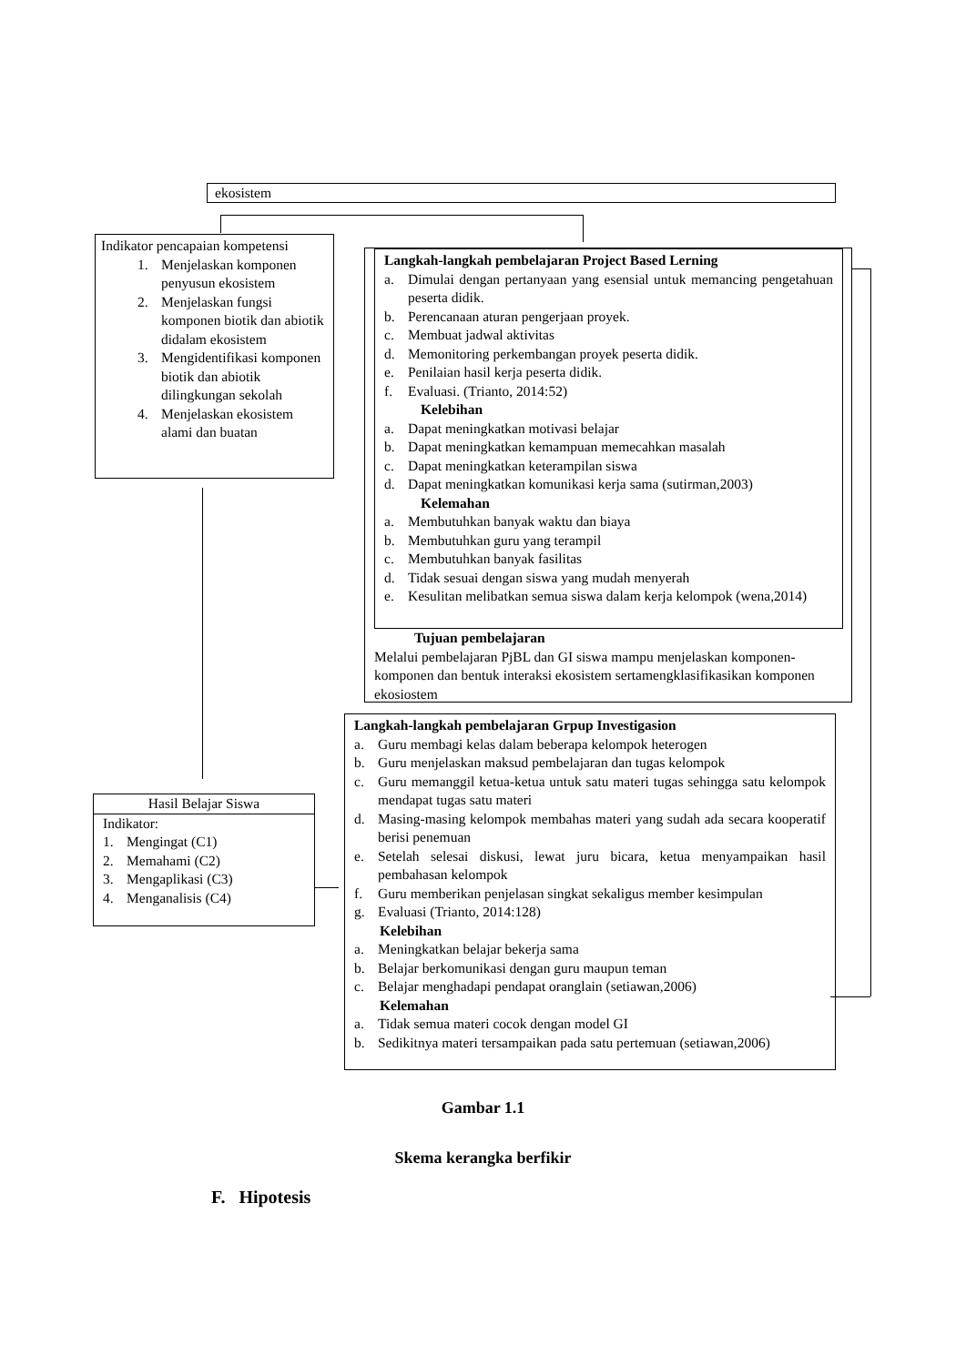ekosistem
Indikator pencapaian kompetensi
1. Menjelaskan komponen penyusun ekosistem
2. Menjelaskan fungsi komponen biotik dan abiotik didalam ekosistem
3. Mengidentifikasi komponen biotik dan abiotik dilingkungan sekolah
4. Menjelaskan ekosistem alami dan buatan
Langkah-langkah pembelajaran Project Based Lerning
a. Dimulai dengan pertanyaan yang esensial untuk memancing pengetahuan peserta didik.
b. Perencanaan aturan pengerjaan proyek.
c. Membuat jadwal aktivitas
d. Memonitoring perkembangan proyek peserta didik.
e. Penilaian hasil kerja peserta didik.
f. Evaluasi. (Trianto, 2014:52)
Kelebihan
a. Dapat meningkatkan motivasi belajar
b. Dapat meningkatkan kemampuan memecahkan masalah
c. Dapat meningkatkan keterampilan siswa
d. Dapat meningkatkan komunikasi kerja sama (sutirman,2003)
Kelemahan
a. Membutuhkan banyak waktu dan biaya
b. Membutuhkan guru yang terampil
c. Membutuhkan banyak fasilitas
d. Tidak sesuai dengan siswa yang mudah menyerah
e. Kesulitan melibatkan semua siswa dalam kerja kelompok (wena,2014)
Tujuan pembelajaran
Melalui pembelajaran PjBL dan GI siswa mampu menjelaskan komponen-komponen dan bentuk interaksi ekosistem sertamengklasifikasikan komponen ekosiostem
Langkah-langkah pembelajaran Grpup Investigasion
a. Guru membagi kelas dalam beberapa kelompok heterogen
b. Guru menjelaskan maksud pembelajaran dan tugas kelompok
c. Guru memanggil ketua-ketua untuk satu materi tugas sehingga satu kelompok mendapat tugas satu materi
d. Masing-masing kelompok membahas materi yang sudah ada secara kooperatif berisi penemuan
e. Setelah selesai diskusi, lewat juru bicara, ketua menyampaikan hasil pembahasan kelompok
f. Guru memberikan penjelasan singkat sekaligus member kesimpulan
g. Evaluasi (Trianto, 2014:128)
Kelebihan
a. Meningkatkan belajar bekerja sama
b. Belajar berkomunikasi dengan guru maupun teman
c. Belajar menghadapi pendapat oranglain (setiawan,2006)
Kelemahan
a. Tidak semua materi cocok dengan model GI
b. Sedikitnya materi tersampaikan pada satu pertemuan (setiawan,2006)
Hasil Belajar Siswa
Indikator:
1. Mengingat (C1)
2. Memahami (C2)
3. Mengaplikasi (C3)
4. Menganalisis (C4)
Gambar 1.1
Skema kerangka berfikir
F. Hipotesis